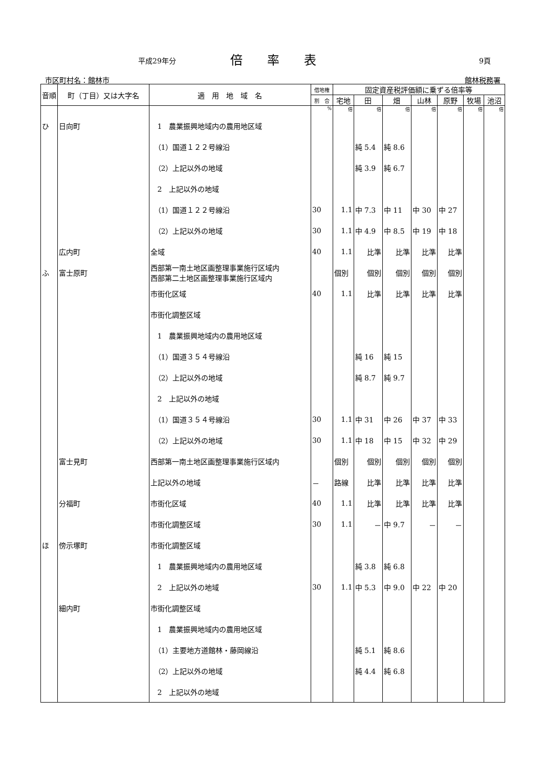平成29年分 倍　　率　　表 9頁
市区町村名：館林市 館林税務署
| 音順 | 町（丁目）又は大字名 | 適 用 地 域 名 | 借地権 | 固定資産税評価額に乗ずる倍率等 | | | | | | |
| --- | --- | --- | --- | --- | --- | --- | --- | --- | --- | --- |
| | | | 割 合 | 宅地 | 田 | 畑 | 山林 | 原野 | 牧場 | 池沼 |
| | | | % | 倍 | 倍 | 倍 | 倍 | 倍 | 倍 | 倍 |
| ひ | 日向町 | 1 農業振興地域内の農用地区域 | | | | | | | | |
| | | （1）国道１２２号線沿 | | | 純 5.4 | 純 8.6 | | | | |
| | | （2）上記以外の地域 | | | 純 3.9 | 純 6.7 | | | | |
| | | 2 上記以外の地域 | | | | | | | | |
| | | （1）国道１２２号線沿 | 30 | 1.1 | 中 7.3 | 中 11 | 中 30 | 中 27 | | |
| | | （2）上記以外の地域 | 30 | 1.1 | 中 4.9 | 中 8.5 | 中 19 | 中 18 | | |
| | 広内町 | 全域 | 40 | 1.1 | 比準 | 比準 | 比準 | 比準 | | |
| ふ | 富士原町 | 西部第一南土地区画整理事業施行区域内 西部第二土地区画整理事業施行区域内 | | 個別 | 個別 | 個別 | 個別 | 個別 | | |
| | | 市街化区域 | 40 | 1.1 | 比準 | 比準 | 比準 | 比準 | | |
| | | 市街化調整区域 | | | | | | | | |
| | | 1 農業振興地域内の農用地区域 | | | | | | | | |
| | | （1）国道３５４号線沿 | | | 純 16 | 純 15 | | | | |
| | | （2）上記以外の地域 | | | 純 8.7 | 純 9.7 | | | | |
| | | 2 上記以外の地域 | | | | | | | | |
| | | （1）国道３５４号線沿 | 30 | 1.1 | 中 31 | 中 26 | 中 37 | 中 33 | | |
| | | （2）上記以外の地域 | 30 | 1.1 | 中 18 | 中 15 | 中 32 | 中 29 | | |
| | 富士見町 | 西部第一南土地区画整理事業施行区域内 | | 個別 | 個別 | 個別 | 個別 | 個別 | | |
| | | 上記以外の地域 | － | 路線 | 比準 | 比準 | 比準 | 比準 | | |
| | 分福町 | 市街化区域 | 40 | 1.1 | 比準 | 比準 | 比準 | 比準 | | |
| | | 市街化調整区域 | 30 | 1.1 | － | 中 9.7 | － | － | | |
| ほ | 傍示塚町 | 市街化調整区域 | | | | | | | | |
| | | 1 農業振興地域内の農用地区域 | | | 純 3.8 | 純 6.8 | | | | |
| | | 2 上記以外の地域 | 30 | 1.1 | 中 5.3 | 中 9.0 | 中 22 | 中 20 | | |
| | 細内町 | 市街化調整区域 | | | | | | | | |
| | | 1 農業振興地域内の農用地区域 | | | | | | | | |
| | | （1）主要地方道館林・藤岡線沿 | | | 純 5.1 | 純 8.6 | | | | |
| | | （2）上記以外の地域 | | | 純 4.4 | 純 6.8 | | | | |
| | | 2 上記以外の地域 | | | | | | | | |